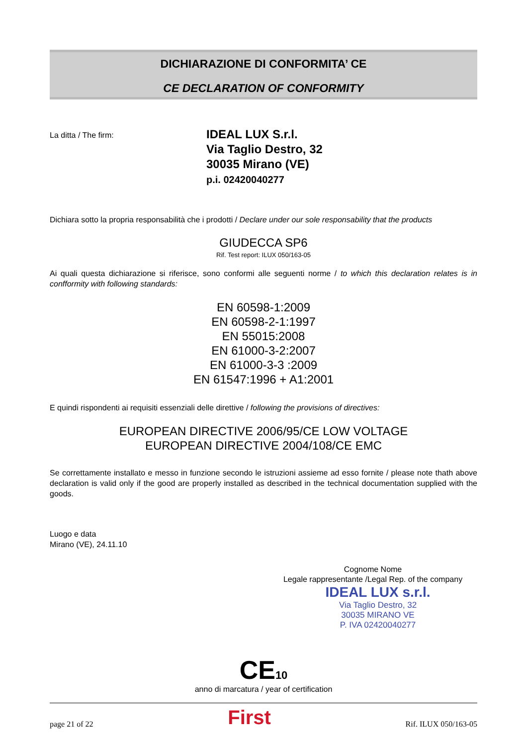DICHIARAZIONE DI CONFORMITA’ CE
CE DECLARATION OF CONFORMITY
La ditta / The firm:
IDEAL LUX S.r.l.
Via Taglio Destro, 32
30035 Mirano (VE)
p.i. 02420040277
Dichiara sotto la propria responsabilità che i prodotti / Declare under our sole responsability that the products
GIUDECCA SP6
Rif. Test report: ILUX 050/163-05
Ai quali questa dichiarazione si riferisce, sono conformi alle seguenti norme / to which this declaration relates is in confformity with following standards:
EN 60598-1:2009
EN 60598-2-1:1997
EN 55015:2008
EN 61000-3-2:2007
EN 61000-3-3 :2009
EN 61547:1996 + A1:2001
E quindi rispondenti ai requisiti essenziali delle direttive / following the provisions of directives:
EUROPEAN DIRECTIVE 2006/95/CE LOW VOLTAGE
EUROPEAN DIRECTIVE 2004/108/CE EMC
Se correttamente installato e messo in funzione secondo le istruzioni assieme ad esso fornite / please note thath above declaration is valid only if the good are properly installed as described in the technical documentation supplied with the goods.
Luogo e data
Mirano (VE), 24.11.10
Cognome Nome
Legale rappresentante /Legal Rep. of the company
IDEAL LUX s.r.l.
Via Taglio Destro, 32
30035 MIRANO VE
P. IVA 02420040277
CE 10
anno di marcatura / year of certification
page 21 of 22 First Rif. ILUX 050/163-05